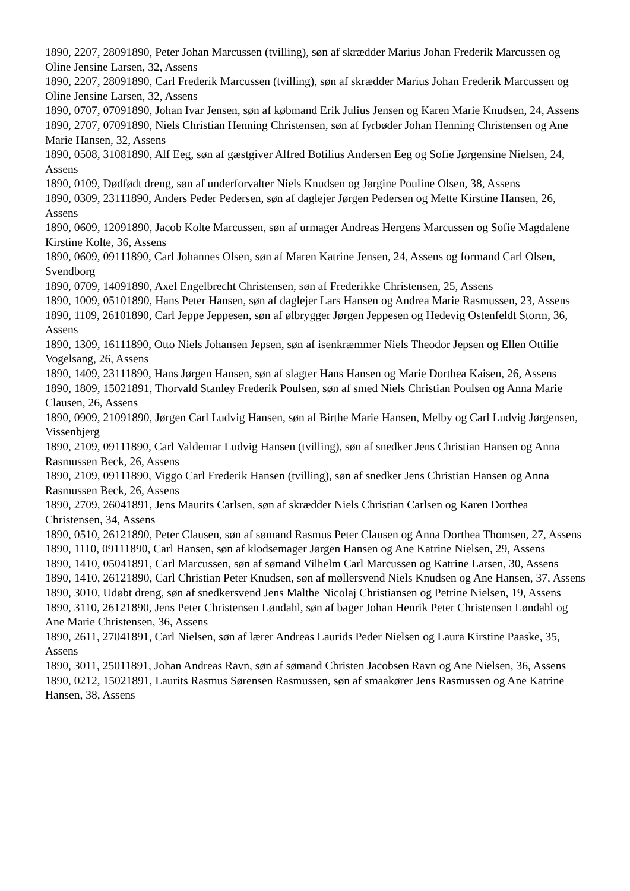1890, 2207, 28091890, Peter Johan Marcussen (tvilling), søn af skrædder Marius Johan Frederik Marcussen og Oline Jensine Larsen, 32, Assens
1890, 2207, 28091890, Carl Frederik Marcussen (tvilling), søn af skrædder Marius Johan Frederik Marcussen og Oline Jensine Larsen, 32, Assens
1890, 0707, 07091890, Johan Ivar Jensen, søn af købmand Erik Julius Jensen og Karen Marie Knudsen, 24, Assens
1890, 2707, 07091890, Niels Christian Henning Christensen, søn af fyrbøder Johan Henning Christensen og Ane Marie Hansen, 32, Assens
1890, 0508, 31081890, Alf Eeg, søn af gæstgiver Alfred Botilius Andersen Eeg og Sofie Jørgensine Nielsen, 24, Assens
1890, 0109, Dødfødt dreng, søn af underforvalter Niels Knudsen og Jørgine Pouline Olsen, 38, Assens
1890, 0309, 23111890, Anders Peder Pedersen, søn af daglejer Jørgen Pedersen og Mette Kirstine Hansen, 26, Assens
1890, 0609, 12091890, Jacob Kolte Marcussen, søn af urmager Andreas Hergens Marcussen og Sofie Magdalene Kirstine Kolte, 36, Assens
1890, 0609, 09111890, Carl Johannes Olsen, søn af Maren Katrine Jensen, 24, Assens og formand Carl Olsen, Svendborg
1890, 0709, 14091890, Axel Engelbrecht Christensen, søn af Frederikke Christensen, 25, Assens
1890, 1009, 05101890, Hans Peter Hansen, søn af daglejer Lars Hansen og Andrea Marie Rasmussen, 23, Assens
1890, 1109, 26101890, Carl Jeppe Jeppesen, søn af ølbrygger Jørgen Jeppesen og Hedevig Ostenfeldt Storm, 36, Assens
1890, 1309, 16111890, Otto Niels Johansen Jepsen, søn af isenkræmmer Niels Theodor Jepsen og Ellen Ottilie Vogelsang, 26, Assens
1890, 1409, 23111890, Hans Jørgen Hansen, søn af slagter Hans Hansen og Marie Dorthea Kaisen, 26, Assens
1890, 1809, 15021891, Thorvald Stanley Frederik Poulsen, søn af smed Niels Christian Poulsen og Anna Marie Clausen, 26, Assens
1890, 0909, 21091890, Jørgen Carl Ludvig Hansen, søn af Birthe Marie Hansen, Melby og Carl Ludvig Jørgensen, Vissenbjerg
1890, 2109, 09111890, Carl Valdemar Ludvig Hansen (tvilling), søn af snedker Jens Christian Hansen og Anna Rasmussen Beck, 26, Assens
1890, 2109, 09111890, Viggo Carl Frederik Hansen (tvilling), søn af snedker Jens Christian Hansen og Anna Rasmussen Beck, 26, Assens
1890, 2709, 26041891, Jens Maurits Carlsen, søn af skrædder Niels Christian Carlsen og Karen Dorthea Christensen, 34, Assens
1890, 0510, 26121890, Peter Clausen, søn af sømand Rasmus Peter Clausen og Anna Dorthea Thomsen, 27, Assens
1890, 1110, 09111890, Carl Hansen, søn af klodsemager Jørgen Hansen og Ane Katrine Nielsen, 29, Assens
1890, 1410, 05041891, Carl Marcussen, søn af sømand Vilhelm Carl Marcussen og Katrine Larsen, 30, Assens
1890, 1410, 26121890, Carl Christian Peter Knudsen, søn af møllersvend Niels Knudsen og Ane Hansen, 37, Assens
1890, 3010, Udøbt dreng, søn af snedkersvend Jens Malthe Nicolaj Christiansen og Petrine Nielsen, 19, Assens
1890, 3110, 26121890, Jens Peter Christensen Løndahl, søn af bager Johan Henrik Peter Christensen Løndahl og Ane Marie Christensen, 36, Assens
1890, 2611, 27041891, Carl Nielsen, søn af lærer Andreas Laurids Peder Nielsen og Laura Kirstine Paaske, 35, Assens
1890, 3011, 25011891, Johan Andreas Ravn, søn af sømand Christen Jacobsen Ravn og Ane Nielsen, 36, Assens
1890, 0212, 15021891, Laurits Rasmus Sørensen Rasmussen, søn af smaakører Jens Rasmussen og Ane Katrine Hansen, 38, Assens